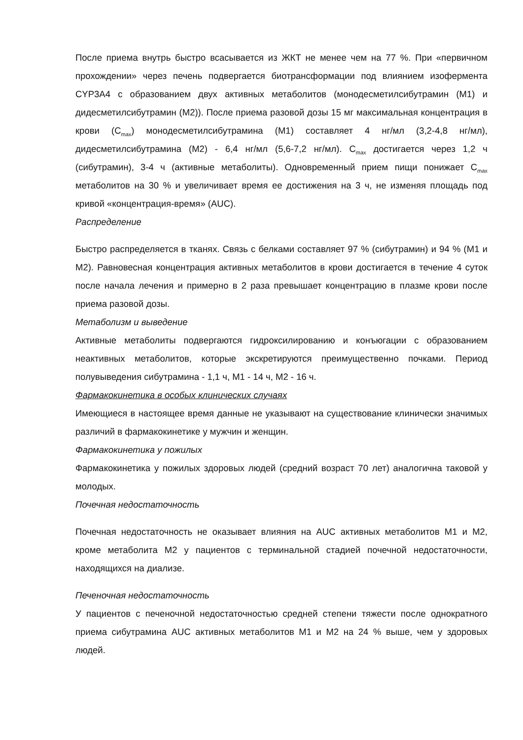После приема внутрь быстро всасывается из ЖКТ не менее чем на 77 %. При «первичном прохождении» через печень подвергается биотрансформации под влиянием изофермента CYP3A4 с образованием двух активных метаболитов (монодесметилсибутрамин (М1) и дидесметилсибутрамин (М2)). После приема разовой дозы 15 мг максимальная концентрация в крови (C<sub>max</sub>) монодесметилсибутрамина (М1) составляет 4 нг/мл (3,2-4,8 нг/мл), дидесметилсибутрамина (М2) - 6,4 нг/мл (5,6-7,2 нг/мл). C<sub>max</sub> достигается через 1,2 ч (сибутрамин), 3-4 ч (активные метаболиты). Одновременный прием пищи понижает C<sub>max</sub> метаболитов на 30 % и увеличивает время ее достижения на 3 ч, не изменяя площадь под кривой «концентрация-время» (AUC).
Распределение
Быстро распределяется в тканях. Связь с белками составляет 97 % (сибутрамин) и 94 % (М1 и М2). Равновесная концентрация активных метаболитов в крови достигается в течение 4 суток после начала лечения и примерно в 2 раза превышает концентрацию в плазме крови после приема разовой дозы.
Метаболизм и выведение
Активные метаболиты подвергаются гидроксилированию и конъюгации с образованием неактивных метаболитов, которые экскретируются преимущественно почками. Период полувыведения сибутрамина - 1,1 ч, М1 - 14 ч, М2 - 16 ч.
Фармакокинетика в особых клинических случаях
Имеющиеся в настоящее время данные не указывают на существование клинически значимых различий в фармакокинетике у мужчин и женщин.
Фармакокинетика у пожилых
Фармакокинетика у пожилых здоровых людей (средний возраст 70 лет) аналогична таковой у молодых.
Почечная недостаточность
Почечная недостаточность не оказывает влияния на AUC активных метаболитов М1 и М2, кроме метаболита М2 у пациентов с терминальной стадией почечной недостаточности, находящихся на диализе.
Печеночная недостаточность
У пациентов с печеночной недостаточностью средней степени тяжести после однократного приема сибутрамина AUC активных метаболитов М1 и М2 на 24 % выше, чем у здоровых людей.